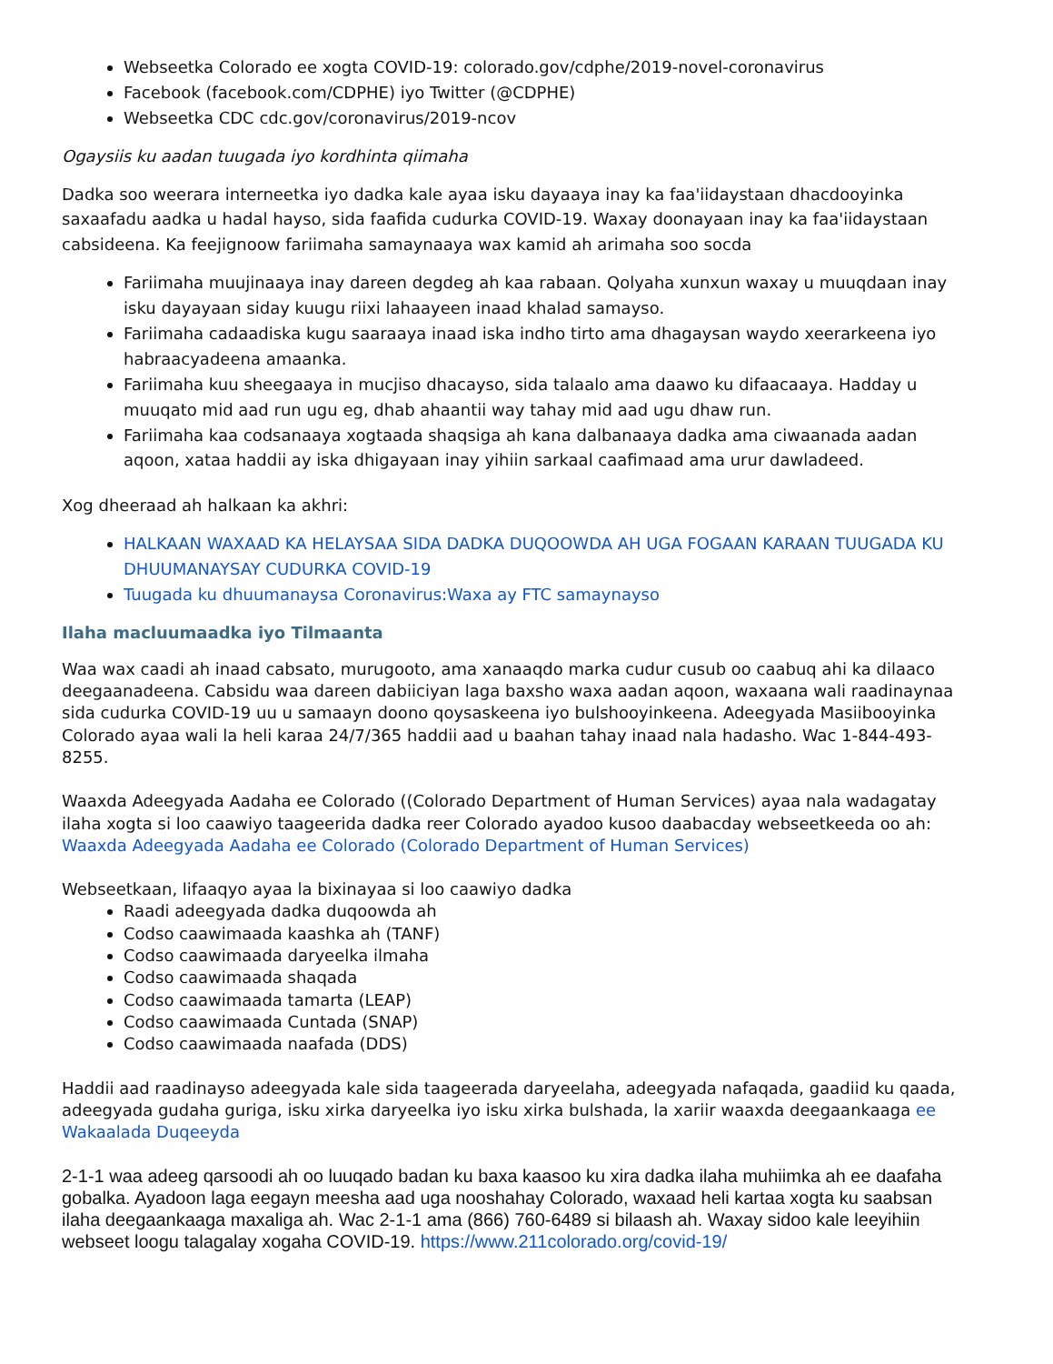Webseetka Colorado ee xogta COVID-19: colorado.gov/cdphe/2019-novel-coronavirus
Facebook (facebook.com/CDPHE) iyo Twitter (@CDPHE)
Webseetka CDC cdc.gov/coronavirus/2019-ncov
Ogaysiis ku aadan tuugada iyo kordhinta qiimaha
Dadka soo weerara interneetka iyo dadka kale ayaa isku dayaaya inay ka faa'iidaystaan dhacdooyinka saxaafadu aadka u hadal hayso, sida faafida cudurka COVID-19. Waxay doonayaan inay ka faa'iidaystaan cabsideena. Ka feejignoow fariimaha samaynaaya wax kamid ah arimaha soo socda
Fariimaha muujinaaya inay dareen degdeg ah kaa rabaan. Qolyaha xunxun waxay u muuqdaan inay isku dayayaan siday kuugu riixi lahaayeen inaad khalad samayso.
Fariimaha cadaadiska kugu saaraaya inaad iska indho tirto ama dhagaysan waydo xeerarkeena iyo habraacyadeena amaanka.
Fariimaha kuu sheegaaya in mucjiso dhacayso, sida talaalo ama daawo ku difaacaaya. Hadday u muuqato mid aad run ugu eg, dhab ahaantii way tahay mid aad ugu dhaw run.
Fariimaha kaa codsanaaya xogtaada shaqsiga ah kana dalbanaaya dadka ama ciwaanada aadan aqoon, xataa haddii ay iska dhigayaan inay yihiin sarkaal caafimaad ama urur dawladeed.
Xog dheeraad ah halkaan ka akhri:
HALKAAN WAXAAD KA HELAYSAA SIDA DADKA DUQOOWDA AH UGA FOGAAN KARAAN TUUGADA KU DHUUMANAYSAY CUDURKA COVID-19
Tuugada ku dhuumanaysa Coronavirus:Waxa ay FTC samaynayso
Ilaha macluumaadka iyo Tilmaanta
Waa wax caadi ah inaad cabsato, murugooto, ama xanaaqdo marka cudur cusub oo caabuq ahi ka dilaaco deegaanadeena. Cabsidu waa dareen dabiiciyan laga baxsho waxa aadan aqoon, waxaana wali raadinaynaa sida cudurka COVID-19 uu u samaayn doono qoysaskeena iyo bulshooyinkeena. Adeegyada Masiibooyinka Colorado ayaa wali la heli karaa 24/7/365 haddii aad u baahan tahay inaad nala hadasho. Wac 1-844-493-8255.
Waaxda Adeegyada Aadaha ee Colorado ((Colorado Department of Human Services) ayaa nala wadagatay ilaha xogta si loo caawiyo taageerida dadka reer Colorado ayadoo kusoo daabacday webseetkeeda oo ah: Waaxda Adeegyada Aadaha ee Colorado (Colorado Department of Human Services)
Webseetkaan, lifaaqyo ayaa la bixinayaa si loo caawiyo dadka
Raadi adeegyada dadka duqoowda ah
Codso caawimaada kaashka ah (TANF)
Codso caawimaada daryeelka ilmaha
Codso caawimaada shaqada
Codso caawimaada tamarta (LEAP)
Codso caawimaada Cuntada (SNAP)
Codso caawimaada naafada (DDS)
Haddii aad raadinayso adeegyada kale sida taageerada daryeelaha, adeegyada nafaqada, gaadiid ku qaada, adeegyada gudaha guriga, isku xirka daryeelka iyo isku xirka bulshada, la xariir waaxda deegaankaaga ee Wakaalada Duqeeyda
2-1-1 waa adeeg qarsoodi ah oo luuqado badan ku baxa kaasoo ku xira dadka ilaha muhiimka ah ee daafaha gobalka. Ayadoon laga eegayn meesha aad uga nooshahay Colorado, waxaad heli kartaa xogta ku saabsan ilaha deegaankaaga maxaliga ah. Wac 2-1-1 ama (866) 760-6489 si bilaash ah. Waxay sidoo kale leeyihiin webseet loogu talagalay xogaha COVID-19. https://www.211colorado.org/covid-19/